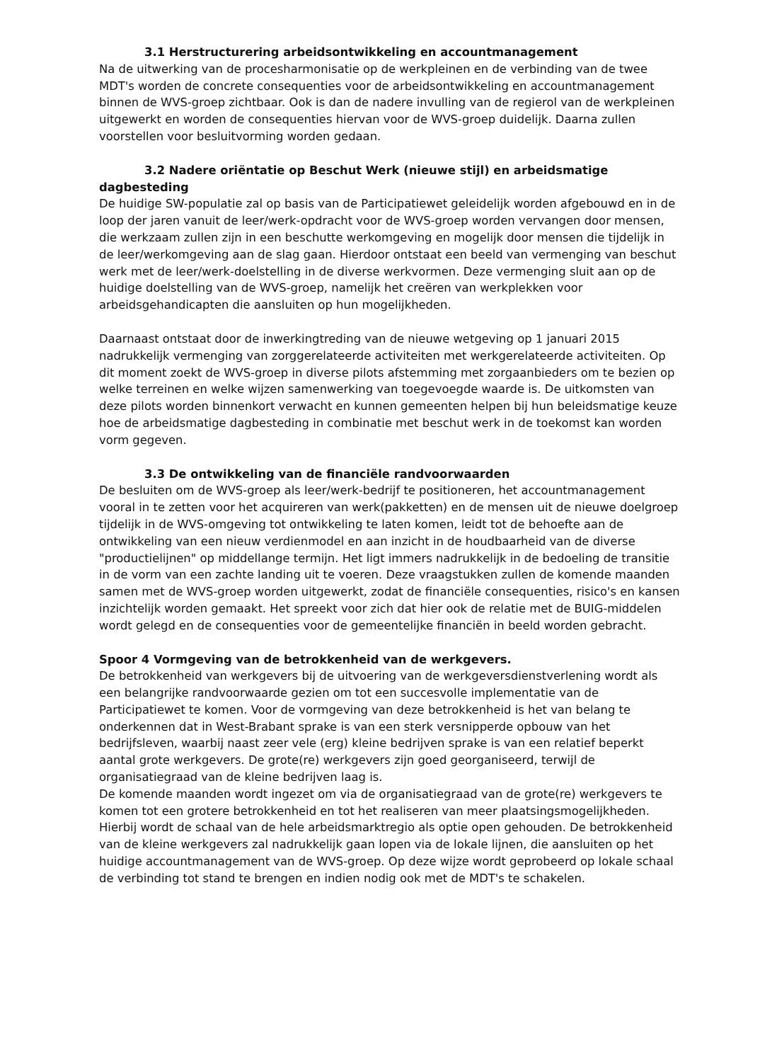3.1 Herstructurering arbeidsontwikkeling en accountmanagement
Na de uitwerking van de procesharmonisatie op de werkpleinen en de verbinding van de twee MDT's worden de concrete consequenties voor de arbeidsontwikkeling en accountmanagement binnen de WVS-groep zichtbaar. Ook is dan de nadere invulling van de regierol van de werkpleinen uitgewerkt en worden de consequenties hiervan voor de WVS-groep duidelijk. Daarna zullen voorstellen voor besluitvorming worden gedaan.
3.2 Nadere oriëntatie op Beschut Werk (nieuwe stijl) en arbeidsmatige dagbesteding
De huidige SW-populatie zal op basis van de Participatiewet geleidelijk worden afgebouwd en in de loop der jaren vanuit de leer/werk-opdracht voor de WVS-groep worden vervangen door mensen, die werkzaam zullen zijn in een beschutte werkomgeving en mogelijk door mensen die tijdelijk in de leer/werkomgeving aan de slag gaan. Hierdoor ontstaat een beeld van vermenging van beschut werk met de leer/werk-doelstelling in de diverse werkvormen. Deze vermenging sluit aan op de huidige doelstelling van de WVS-groep, namelijk het creëren van werkplekken voor arbeidsgehandicapten die aansluiten op hun mogelijkheden.
Daarnaast ontstaat door de inwerkingtreding van de nieuwe wetgeving op 1 januari 2015 nadrukkelijk vermenging van zorggerelateerde activiteiten met werkgerelateerde activiteiten. Op dit moment zoekt de WVS-groep in diverse pilots afstemming met zorgaanbieders om te bezien op welke terreinen en welke wijzen samenwerking van toegevoegde waarde is. De uitkomsten van deze pilots worden binnenkort verwacht en kunnen gemeenten helpen bij hun beleidsmatige keuze hoe de arbeidsmatige dagbesteding in combinatie met beschut werk in de toekomst kan worden vorm gegeven.
3.3 De ontwikkeling van de financiële randvoorwaarden
De besluiten om de WVS-groep als leer/werk-bedrijf te positioneren, het accountmanagement vooral in te zetten voor het acquireren van werk(pakketten) en de mensen uit de nieuwe doelgroep tijdelijk in de WVS-omgeving tot ontwikkeling te laten komen, leidt tot de behoefte aan de ontwikkeling van een nieuw verdienmodel en aan inzicht in de houdbaarheid van de diverse "productielijnen" op middellange termijn. Het ligt immers nadrukkelijk in de bedoeling de transitie in de vorm van een zachte landing uit te voeren. Deze vraagstukken zullen de komende maanden samen met de WVS-groep worden uitgewerkt, zodat de financiële consequenties, risico's en kansen inzichtelijk worden gemaakt. Het spreekt voor zich dat hier ook de relatie met de BUIG-middelen wordt gelegd en de consequenties voor de gemeentelijke financiën in beeld worden gebracht.
Spoor 4 Vormgeving van de betrokkenheid van de werkgevers.
De betrokkenheid van werkgevers bij de uitvoering van de werkgeversdienstverlening wordt als een belangrijke randvoorwaarde gezien om tot een succesvolle implementatie van de Participatiewet te komen. Voor de vormgeving van deze betrokkenheid is het van belang te onderkennen dat in West-Brabant sprake is van een sterk versnipperde opbouw van het bedrijfsleven, waarbij naast zeer vele (erg) kleine bedrijven sprake is van een relatief beperkt aantal grote werkgevers. De grote(re) werkgevers zijn goed georganiseerd, terwijl de organisatiegraad van de kleine bedrijven laag is.
De komende maanden wordt ingezet om via de organisatiegraad van de grote(re) werkgevers te komen tot een grotere betrokkenheid en tot het realiseren van meer plaatsingsmogelijkheden. Hierbij wordt de schaal van de hele arbeidsmarktregio als optie open gehouden. De betrokkenheid van de kleine werkgevers zal nadrukkelijk gaan lopen via de lokale lijnen, die aansluiten op het huidige accountmanagement van de WVS-groep. Op deze wijze wordt geprobeerd op lokale schaal de verbinding tot stand te brengen en indien nodig ook met de MDT's te schakelen.